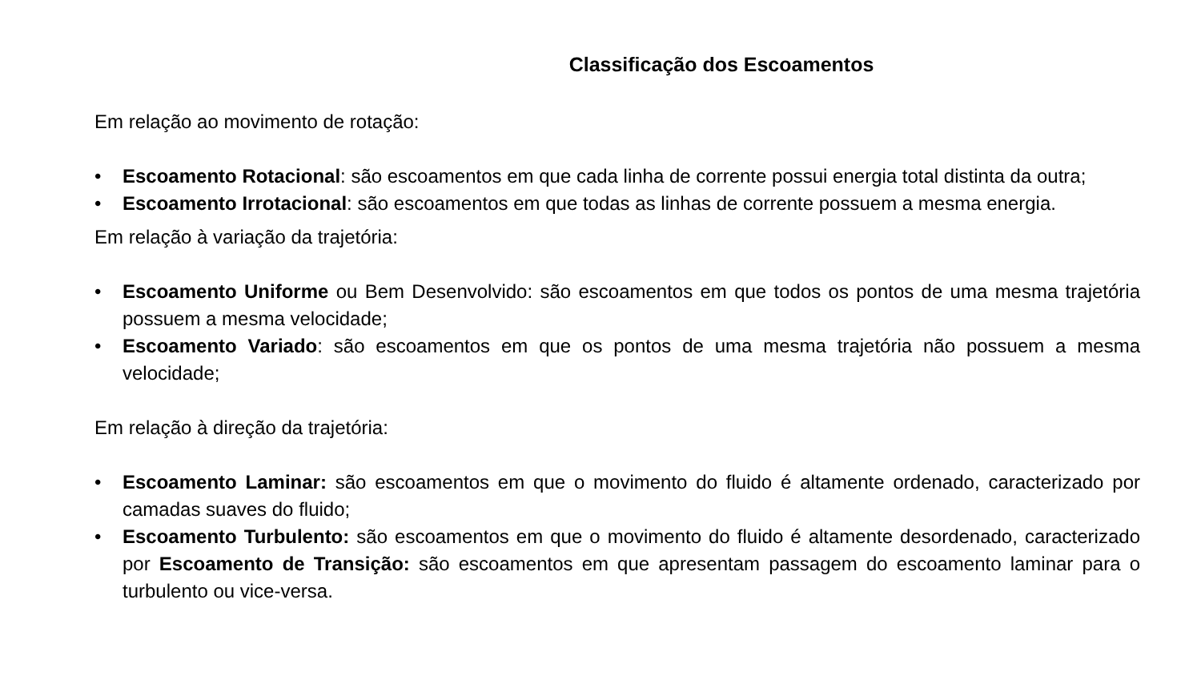Classificação dos Escoamentos
Em relação ao movimento de rotação:
• Escoamento Rotacional: são escoamentos em que cada linha de corrente possui energia total distinta da outra;
• Escoamento Irrotacional: são escoamentos em que todas as linhas de corrente possuem a mesma energia.
Em relação à variação da trajetória:
• Escoamento Uniforme ou Bem Desenvolvido: são escoamentos em que todos os pontos de uma mesma trajetória possuem a mesma velocidade;
• Escoamento Variado: são escoamentos em que os pontos de uma mesma trajetória não possuem a mesma velocidade;
Em relação à direção da trajetória:
• Escoamento Laminar: são escoamentos em que o movimento do fluido é altamente ordenado, caracterizado por camadas suaves do fluido;
• Escoamento Turbulento: são escoamentos em que o movimento do fluido é altamente desordenado, caracterizado por Escoamento de Transição: são escoamentos em que apresentam passagem do escoamento laminar para o turbulento ou vice-versa.